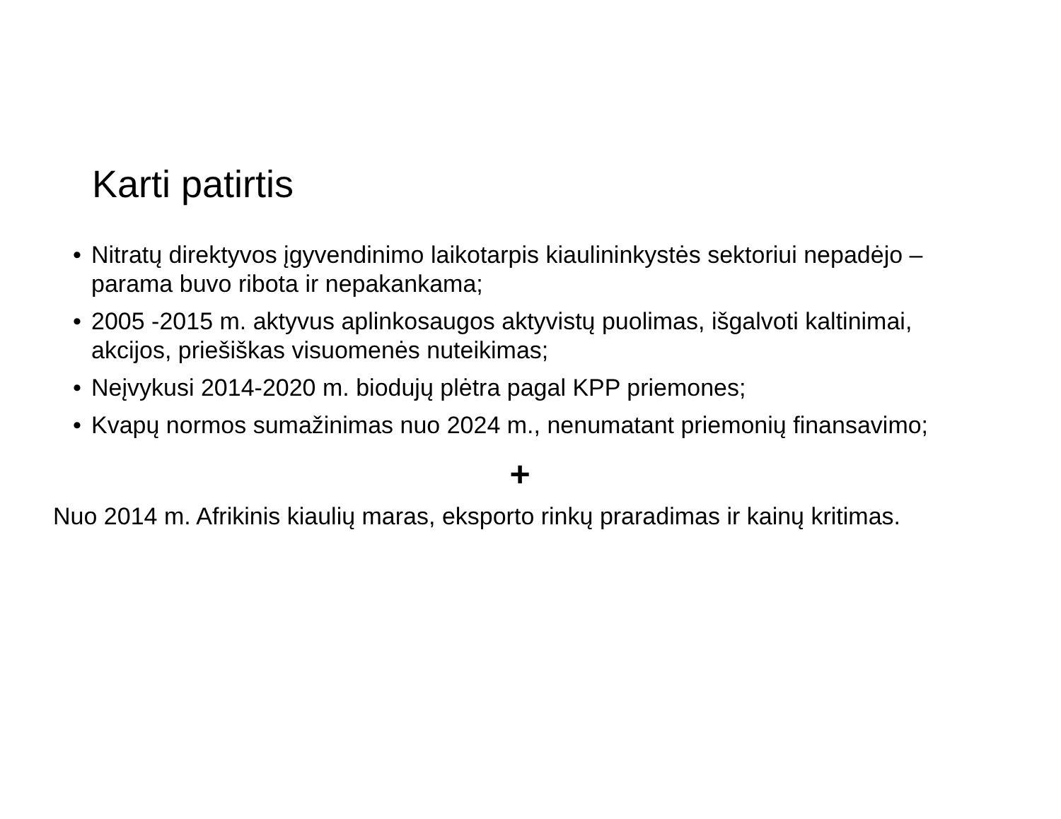Karti patirtis
• Nitratų direktyvos įgyvendinimo laikotarpis kiaulininkystės sektoriui nepadėjo – parama buvo ribota ir nepakankama;
• 2005 -2015 m. aktyvus aplinkosaugos aktyvistų puolimas, išgalvoti kaltinimai, akcijos, priešiškas visuomenės nuteikimas;
• Neįvykusi 2014-2020 m. biodujų plėtra pagal KPP priemones;
• Kvapų normos sumažinimas nuo 2024 m., nenumatant priemonių finansavimo;
+
Nuo 2014 m. Afrikinis kiaulių maras, eksporto rinkų praradimas ir kainų kritimas.